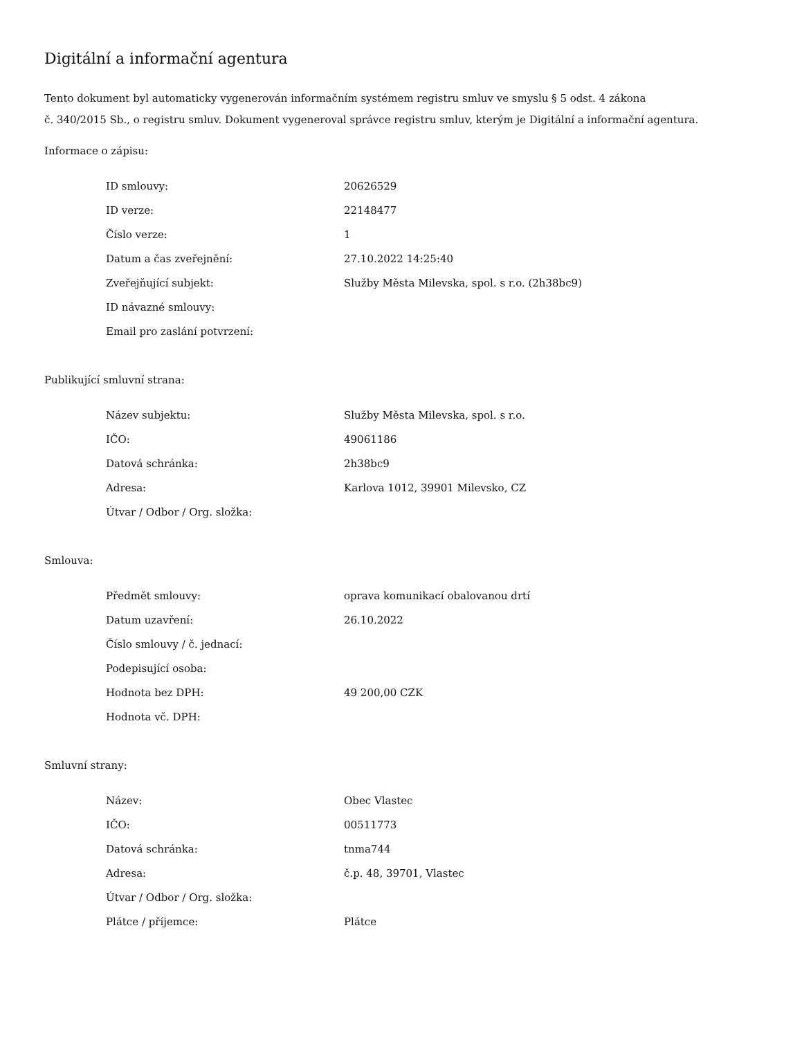Digitální a informační agentura
Tento dokument byl automaticky vygenerován informačním systémem registru smluv ve smyslu § 5 odst. 4 zákona
č. 340/2015 Sb., o registru smluv. Dokument vygeneroval správce registru smluv, kterým je Digitální a informační agentura.
Informace o zápisu:
| ID smlouvy: | 20626529 |
| ID verze: | 22148477 |
| Číslo verze: | 1 |
| Datum a čas zveřejnění: | 27.10.2022 14:25:40 |
| Zveřejňující subjekt: | Služby Města Milevska, spol. s r.o. (2h38bc9) |
| ID návazné smlouvy: | |
| Email pro zaslání potvrzení: | |
Publikující smluvní strana:
| Název subjektu: | Služby Města Milevska, spol. s r.o. |
| IČO: | 49061186 |
| Datová schránka: | 2h38bc9 |
| Adresa: | Karlova 1012, 39901 Milevsko, CZ |
| Útvar / Odbor / Org. složka: | |
Smlouva:
| Předmět smlouvy: | oprava komunikací obalovanou drtí |
| Datum uzavření: | 26.10.2022 |
| Číslo smlouvy / č. jednací: | |
| Podepisující osoba: | |
| Hodnota bez DPH: | 49 200,00 CZK |
| Hodnota vč. DPH: | |
Smluvní strany:
| Název: | Obec Vlastec |
| IČO: | 00511773 |
| Datová schránka: | tnma744 |
| Adresa: | č.p. 48, 39701, Vlastec |
| Útvar / Odbor / Org. složka: | |
| Plátce / příjemce: | Plátce |